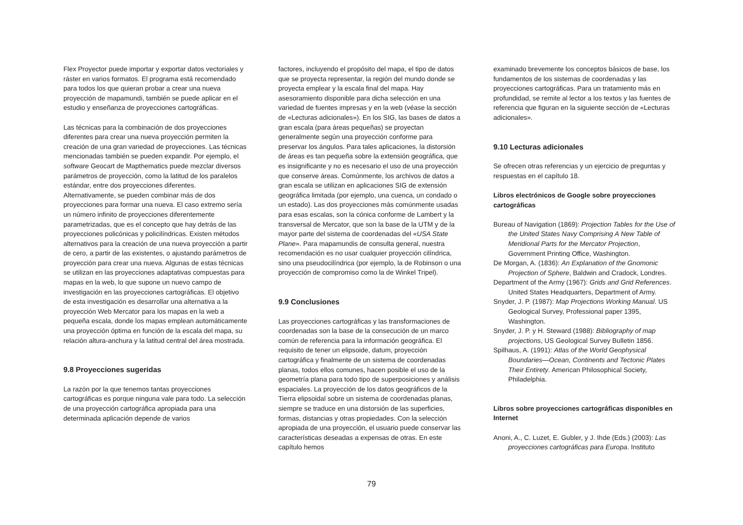Flex Proyector puede importar y exportar datos vectoriales y ráster en varios formatos. El programa está recomendado para todos los que quieran probar a crear una nueva proyección de mapamundi, también se puede aplicar en el estudio y enseñanza de proyecciones cartográficas.
Las técnicas para la combinación de dos proyecciones diferentes para crear una nueva proyección permiten la creación de una gran variedad de proyecciones. Las técnicas mencionadas también se pueden expandir. Por ejemplo, el software Geocart de Mapthematics puede mezclar diversos parámetros de proyección, como la latitud de los paralelos estándar, entre dos proyecciones diferentes. Alternativamente, se pueden combinar más de dos proyecciones para formar una nueva. El caso extremo sería un número infinito de proyecciones diferentemente parametrizadas, que es el concepto que hay detrás de las proyecciones policónicas y policilíndricas. Existen métodos alternativos para la creación de una nueva proyección a partir de cero, a partir de las existentes, o ajustando parámetros de proyección para crear una nueva. Algunas de estas técnicas se utilizan en las proyecciones adaptativas compuestas para mapas en la web, lo que supone un nuevo campo de investigación en las proyecciones cartográficas. El objetivo de esta investigación es desarrollar una alternativa a la proyección Web Mercator para los mapas en la web a pequeña escala, donde los mapas emplean automáticamente una proyección óptima en función de la escala del mapa, su relación altura-anchura y la latitud central del área mostrada.
9.8 Proyecciones sugeridas
La razón por la que tenemos tantas proyecciones cartográficas es porque ninguna vale para todo. La selección de una proyección cartográfica apropiada para una determinada aplicación depende de varios
factores, incluyendo el propósito del mapa, el tipo de datos que se proyecta representar, la región del mundo donde se proyecta emplear y la escala final del mapa. Hay asesoramiento disponible para dicha selección en una variedad de fuentes impresas y en la web (véase la sección de «Lecturas adicionales»). En los SIG, las bases de datos a gran escala (para áreas pequeñas) se proyectan generalmente según una proyección conforme para preservar los ángulos. Para tales aplicaciones, la distorsión de áreas es tan pequeña sobre la extensión geográfica, que es insignificante y no es necesario el uso de una proyección que conserve áreas. Comúnmente, los archivos de datos a gran escala se utilizan en aplicaciones SIG de extensión geográfica limitada (por ejemplo, una cuenca, un condado o un estado). Las dos proyecciones más comúnmente usadas para esas escalas, son la cónica conforme de Lambert y la transversal de Mercator, que son la base de la UTM y de la mayor parte del sistema de coordenadas del «USA State Plane». Para mapamundis de consulta general, nuestra recomendación es no usar cualquier proyección cilíndrica, sino una pseudocilíndrica (por ejemplo, la de Robinson o una proyección de compromiso como la de Winkel Tripel).
9.9 Conclusiones
Las proyecciones cartográficas y las transformaciones de coordenadas son la base de la consecución de un marco común de referencia para la información geográfica. El requisito de tener un elipsoide, datum, proyección cartográfica y finalmente de un sistema de coordenadas planas, todos ellos comunes, hacen posible el uso de la geometría plana para todo tipo de superposiciones y análisis espaciales. La proyección de los datos geográficos de la Tierra elipsoidal sobre un sistema de coordenadas planas, siempre se traduce en una distorsión de las superficies, formas, distancias y otras propiedades. Con la selección apropiada de una proyección, el usuario puede conservar las características deseadas a expensas de otras. En este capítulo hemos
examinado brevemente los conceptos básicos de base, los fundamentos de los sistemas de coordenadas y las proyecciones cartográficas. Para un tratamiento más en profundidad, se remite al lector a los textos y las fuentes de referencia que figuran en la siguiente sección de «Lecturas adicionales».
9.10 Lecturas adicionales
Se ofrecen otras referencias y un ejercicio de preguntas y respuestas en el capítulo 18.
Libros electrónicos de Google sobre proyecciones cartográficas
Bureau of Navigation (1869): Projection Tables for the Use of the United States Navy Comprising A New Table of Meridional Parts for the Mercator Projection, Government Printing Office, Washington.
De Morgan, A. (1836): An Explanation of the Gnomonic Projection of Sphere, Baldwin and Cradock, Londres.
Department of the Army (1967): Grids and Grid References. United States Headquarters, Department of Army.
Snyder, J. P. (1987): Map Projections Working Manual. US Geological Survey, Professional paper 1395, Washington.
Snyder, J. P. y H. Steward (1988): Bibliography of map projections, US Geological Survey Bulletin 1856.
Spilhaus, A. (1991): Atlas of the World Geophysical Boundaries—Ocean, Continents and Tectonic Plates Their Entirety. American Philosophical Society, Philadelphia.
Libros sobre proyecciones cartográficas disponibles en Internet
Anoni, A., C. Luzet, E. Gubler, y J. Ihde (Eds.) (2003): Las proyecciones cartográficas para Europa. Instituto
79